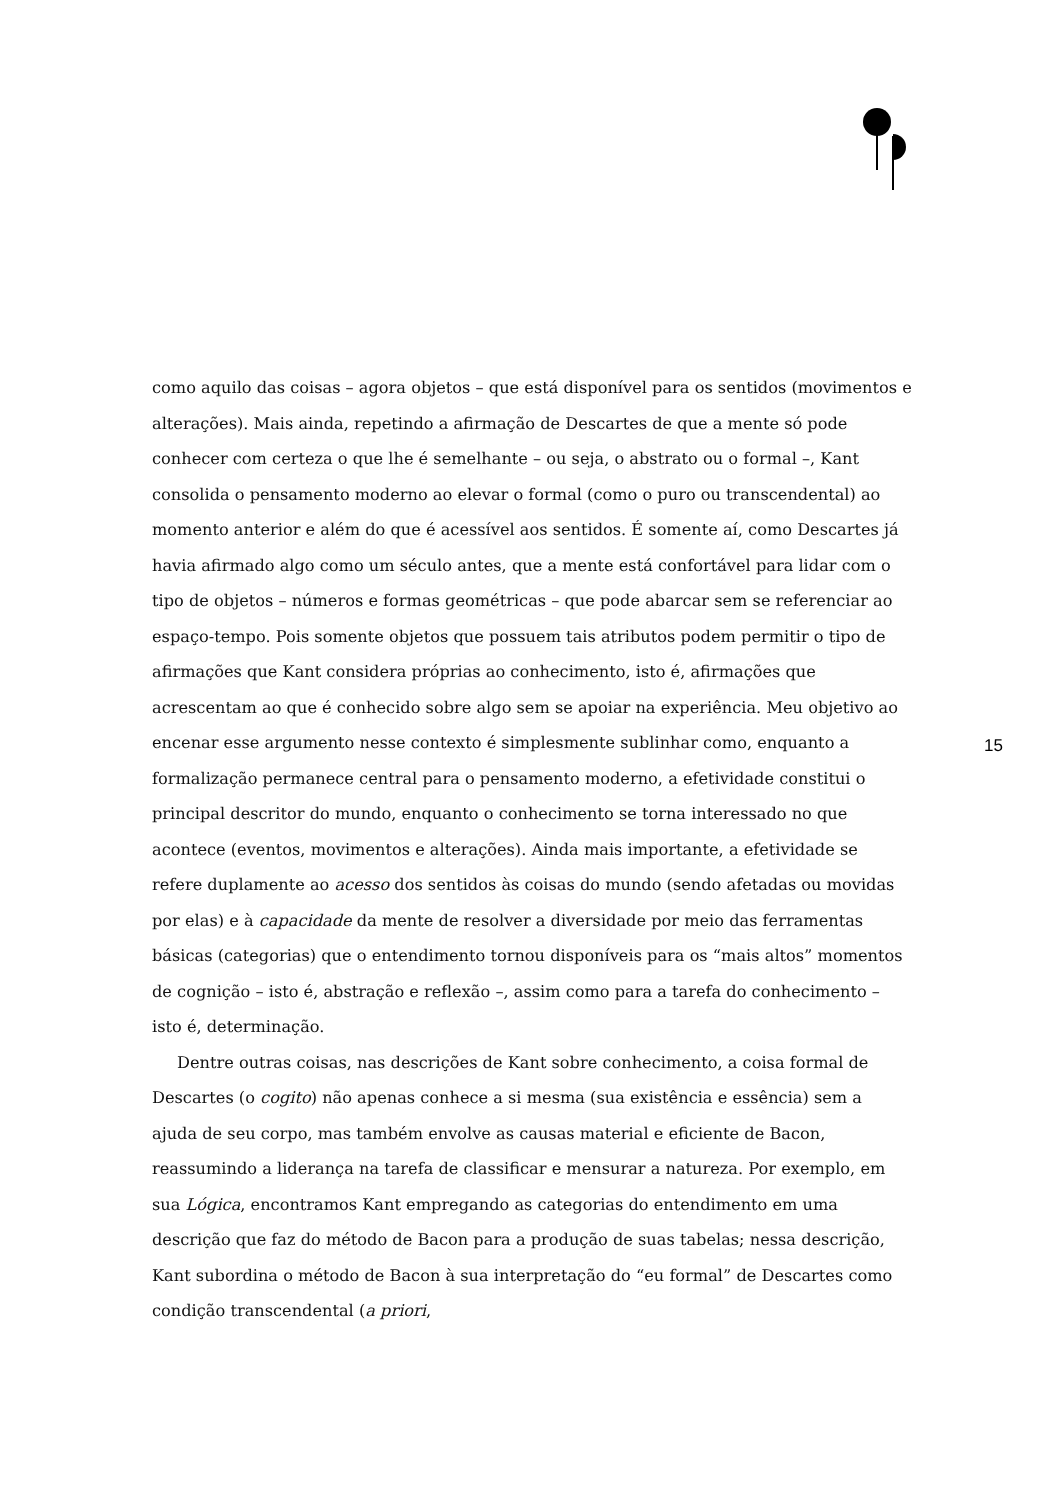como aquilo das coisas – agora objetos – que está disponível para os sentidos (movimentos e alterações). Mais ainda, repetindo a afirmação de Descartes de que a mente só pode conhecer com certeza o que lhe é semelhante – ou seja, o abstrato ou o formal –, Kant consolida o pensamento moderno ao elevar o formal (como o puro ou transcendental) ao momento anterior e além do que é acessível aos sentidos. É somente aí, como Descartes já havia afirmado algo como um século antes, que a mente está confortável para lidar com o tipo de objetos – números e formas geométricas – que pode abarcar sem se referenciar ao espaço-tempo. Pois somente objetos que possuem tais atributos podem permitir o tipo de afirmações que Kant considera próprias ao conhecimento, isto é, afirmações que acrescentam ao que é conhecido sobre algo sem se apoiar na experiência. Meu objetivo ao encenar esse argumento nesse contexto é simplesmente sublinhar como, enquanto a formalização permanece central para o pensamento moderno, a efetividade constitui o principal descritor do mundo, enquanto o conhecimento se torna interessado no que acontece (eventos, movimentos e alterações). Ainda mais importante, a efetividade se refere duplamente ao acesso dos sentidos às coisas do mundo (sendo afetadas ou movidas por elas) e à capacidade da mente de resolver a diversidade por meio das ferramentas básicas (categorias) que o entendimento tornou disponíveis para os “mais altos” momentos de cognição – isto é, abstração e reflexão –, assim como para a tarefa do conhecimento – isto é, determinação.
Dentre outras coisas, nas descrições de Kant sobre conhecimento, a coisa formal de Descartes (o cogito) não apenas conhece a si mesma (sua existência e essência) sem a ajuda de seu corpo, mas também envolve as causas material e eficiente de Bacon, reassumindo a liderança na tarefa de classificar e mensurar a natureza. Por exemplo, em sua Lógica, encontramos Kant empregando as categorias do entendimento em uma descrição que faz do método de Bacon para a produção de suas tabelas; nessa descrição, Kant subordina o método de Bacon à sua interpretação do “eu formal” de Descartes como condição transcendental (a priori,
15